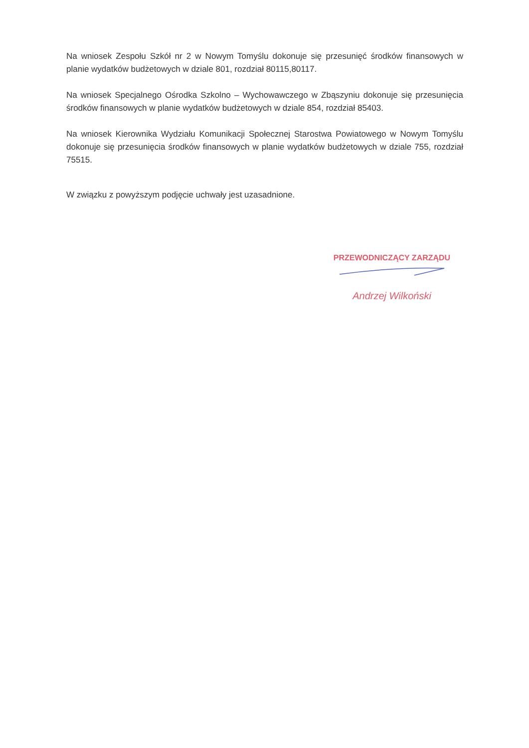Na wniosek Zespołu Szkół nr 2 w Nowym Tomyślu dokonuje się przesunięć środków finansowych w planie wydatków budżetowych w dziale 801, rozdział 80115,80117.
Na wniosek Specjalnego Ośrodka Szkolno – Wychowawczego w Zbąszyniu dokonuje się przesunięcia środków finansowych w planie wydatków budżetowych w dziale 854, rozdział 85403.
Na wniosek Kierownika Wydziału Komunikacji Społecznej Starostwa Powiatowego w Nowym Tomyślu dokonuje się przesunięcia środków finansowych w planie wydatków budżetowych w dziale 755, rozdział 75515.
W związku z powyższym podjęcie uchwały jest uzasadnione.
PRZEWODNICZĄCY ZARZĄDU
Andrzej Wilkoński